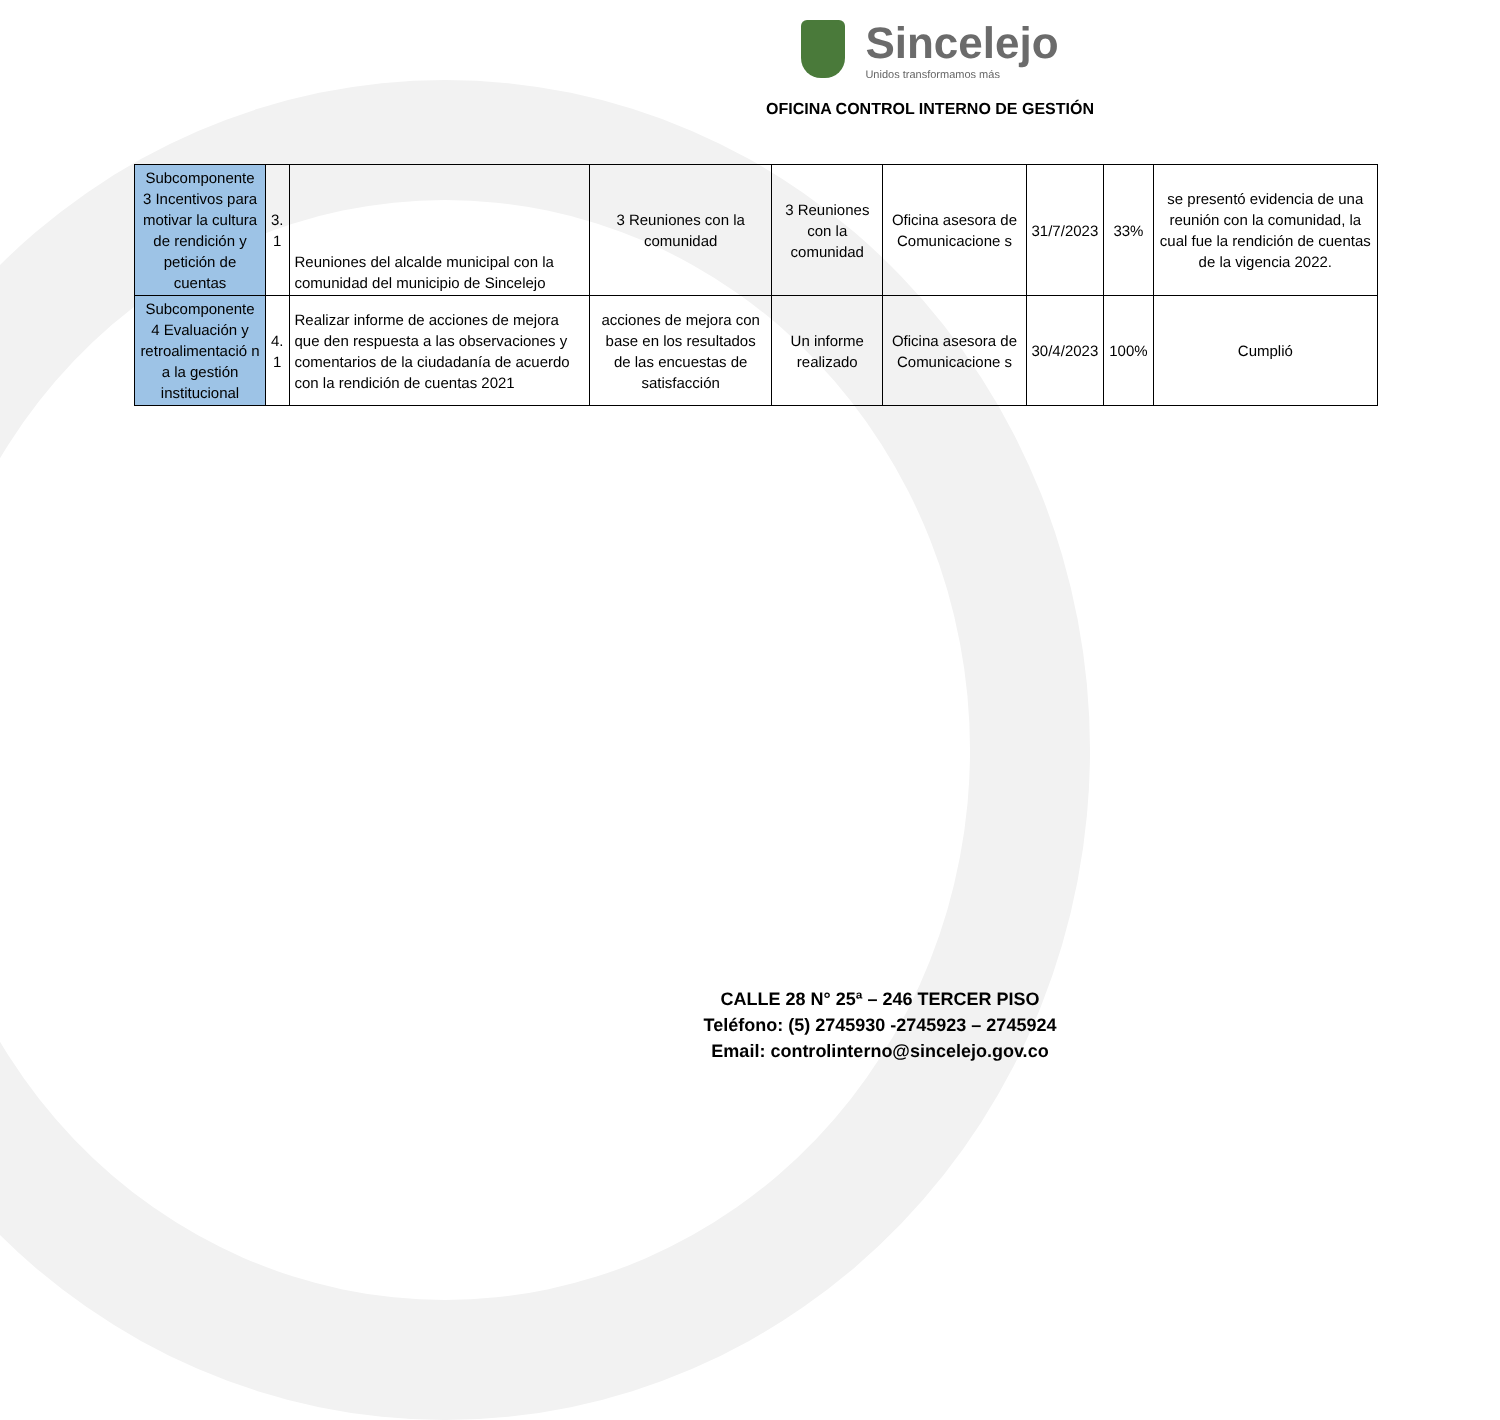Sincelejo
Unidos transformamos más
OFICINA CONTROL INTERNO DE GESTIÓN
| Subcomponente 3 Incentivos para motivar la cultura de rendición y petición de cuentas | 3. 1 | Reuniones del alcalde municipal con la comunidad del municipio de Sincelejo | 3 Reuniones con la comunidad | 3 Reuniones con la comunidad | Oficina asesora de Comunicacione s | 31/7/2023 | 33% | se presentó evidencia de una reunión con la comunidad, la cual fue la rendición de cuentas de la vigencia 2022. |
| Subcomponente 4 Evaluación y retroalimentació n a la gestión institucional | 4. 1 | Realizar informe de acciones de mejora que den respuesta a las observaciones y comentarios de la ciudadanía de acuerdo con la rendición de cuentas 2021 | acciones de mejora con base en los resultados de las encuestas de satisfacción | Un informe realizado | Oficina asesora de Comunicacione s | 30/4/2023 | 100% | Cumplió |
CALLE 28 N° 25ª – 246 TERCER PISO
Teléfono: (5) 2745930 -2745923 – 2745924
Email: controlinterno@sincelejo.gov.co